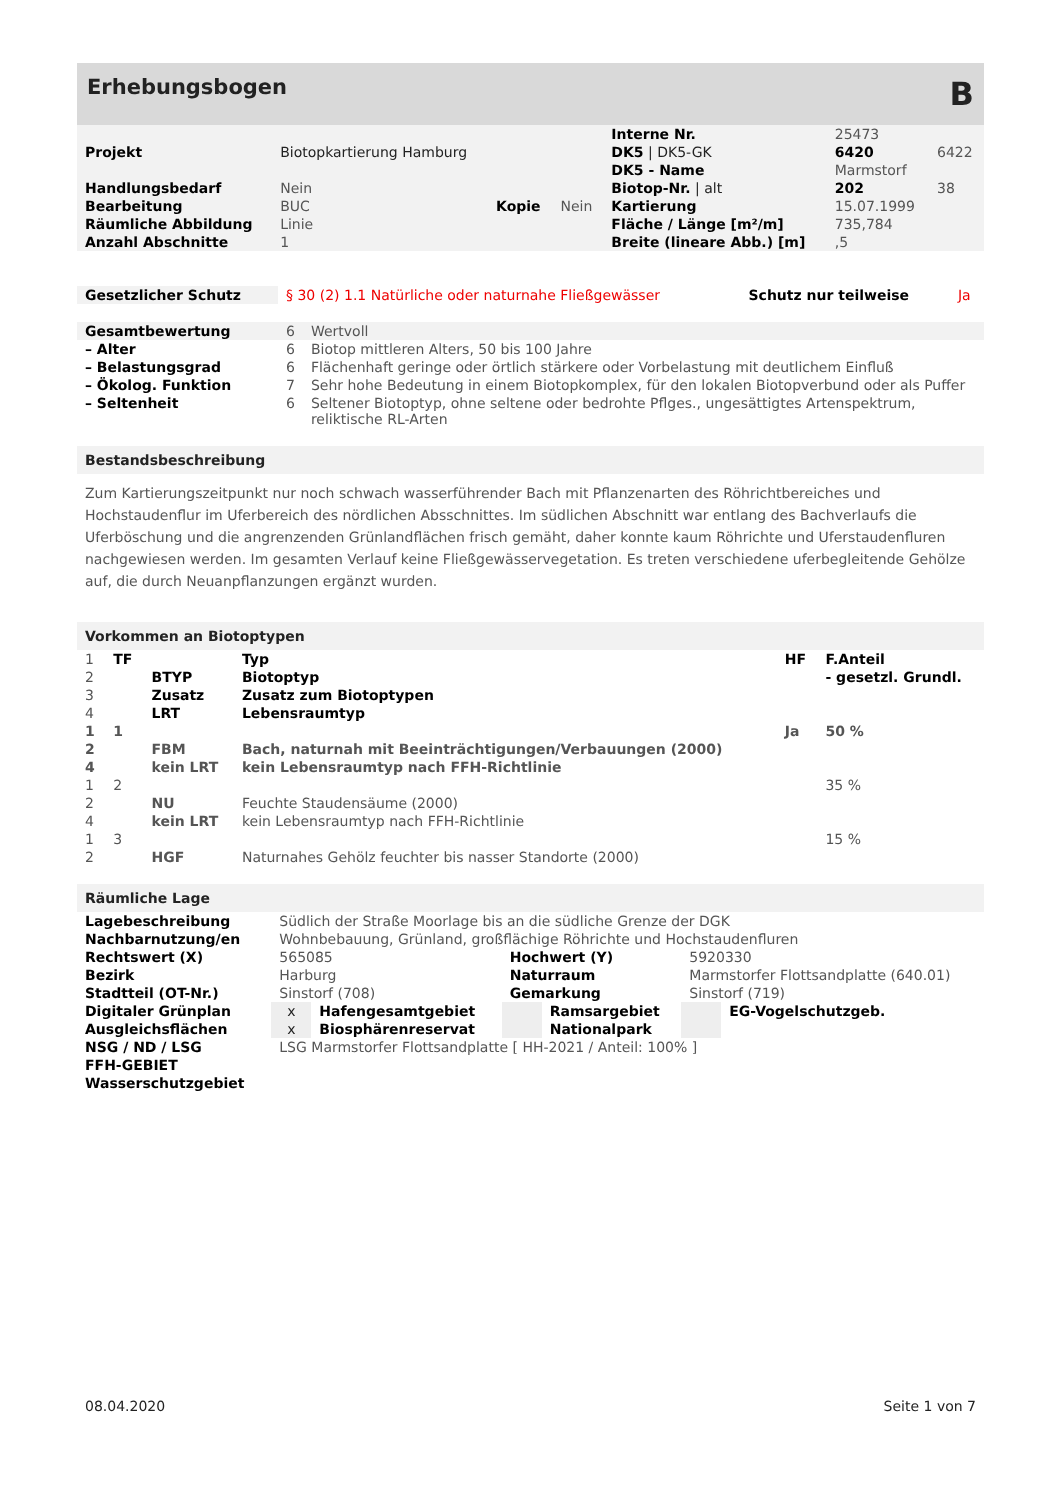Erhebungsbogen B
| | | | | Interne Nr. | 25473 | |
| Projekt | Biotopkartierung Hamburg | | | DK5 / DK5-GK | 6420 | 6422 |
| | | | | DK5 - Name | Marmstorf | |
| Handlungsbedarf | Nein | | | Biotop-Nr. / alt | 202 | 38 |
| Bearbeitung | BUC | Kopie | Nein | Kartierung | 15.07.1999 | |
| Räumliche Abbildung | Linie | | | Fläche / Länge [m²/m] | 735,784 | |
| Anzahl Abschnitte | 1 | | | Breite (lineare Abb.) [m] | ,5 | |
| Gesetzlicher Schutz | § 30 (2) 1.1 Natürliche oder naturnahe Fließgewässer | Schutz nur teilweise | Ja |
| Gesamtbewertung | 6 | Wertvoll |
| – Alter | 6 | Biotop mittleren Alters, 50 bis 100 Jahre |
| – Belastungsgrad | 6 | Flächenhaft geringe oder örtlich stärkere oder Vorbelastung mit deutlichem Einfluß |
| – Ökolog. Funktion | 7 | Sehr hohe Bedeutung in einem Biotopkomplex, für den lokalen Biotopverbund oder als Puffer |
| – Seltenheit | 6 | Seltener Biotoptyp, ohne seltene oder bedrohte Pflges., ungesättigtes Artenspektrum, reliktische RL-Arten |
Bestandsbeschreibung
Zum Kartierungszeitpunkt nur noch schwach wasserführender Bach mit Pflanzenarten des Röhrichtbereiches und Hochstaudenflur im Uferbereich des nördlichen Absschnittes. Im südlichen Abschnitt war entlang des Bachverlaufs die Uferböschung und die angrenzenden Grünlandflächen frisch gemäht, daher konnte kaum Röhrichte und Uferstaudenfluren nachgewiesen werden. Im gesamten Verlauf keine Fließgewässervegetation. Es treten verschiedene uferbegleitende Gehölze auf, die durch Neuanpflanzungen ergänzt wurden.
Vorkommen an Biotoptypen
| 1 | TF | | Typ | HF | F.Anteil |
| 2 | | BTYP | Biotoptyp | | - gesetzl. Grundl. |
| 3 | | Zusatz | Zusatz zum Biotoptypen | | |
| 4 | | LRT | Lebensraumtyp | | |
| 1 | 1 | | | Ja | 50 % |
| 2 | | FBM | Bach, naturnah mit Beeinträchtigungen/Verbauungen (2000) | | |
| 4 | | kein LRT | kein Lebensraumtyp nach FFH-Richtlinie | | |
| 1 | 2 | | | | 35 % |
| 2 | | NU | Feuchte Staudensäume (2000) | | |
| 4 | | kein LRT | kein Lebensraumtyp nach FFH-Richtlinie | | |
| 1 | 3 | | | | 15 % |
| 2 | | HGF | Naturnahes Gehölz feuchter bis nasser Standorte (2000) | | |
Räumliche Lage
| Lagebeschreibung | Südlich der Straße Moorlage bis an die südliche Grenze der DGK | | | | | |
| Nachbarnutzung/en | Wohnbebauung, Grünland, großflächige Röhrichte und Hochstaudenfluren | | | | | |
| Rechtswert (X) | 565085 | | Hochwert (Y) | | 5920330 | |
| Bezirk | Harburg | | Naturraum | | Marmstorfer Flottsandplatte (640.01) | |
| Stadtteil (OT-Nr.) | Sinstorf (708) | | Gemarkung | | Sinstorf (719) | |
| Digitaler Grünplan | x | Hafengesamtgebiet | | Ramsargebiet | | EG-Vogelschutzgeb. |
| Ausgleichsflächen | x | Biosphärenreservat | | Nationalpark | | |
| NSG / ND / LSG | LSG Marmstorfer Flottsandplatte [ HH-2021 / Anteil: 100% ] | | | | | |
| FFH-GEBIET | | | | | | |
| Wasserschutzgebiet | | | | | | |
08.04.2020 Seite 1 von 7